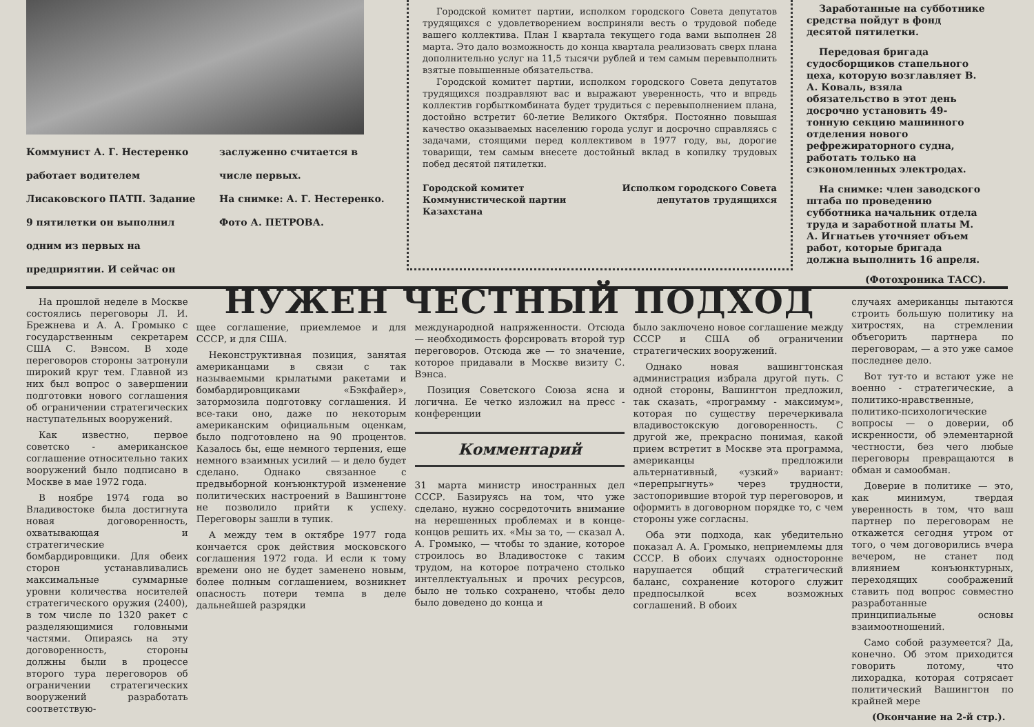Коммунист А. Г. Нестеренко работает водителем Лисаковского ПАТП. Задание 9 пятилетки он выполнил одним из первых на предприятии. И сейчас он
заслуженно считается в числе первых.
На снимке: А. Г. Нестеренко.
Фото А. ПЕТРОВА.
Городской комитет партии, исполком городского Совета депутатов трудящихся с удовлетворением восприняли весть о трудовой победе вашего коллектива. План I квартала текущего года вами выполнен 28 марта. Это дало возможность до конца квартала реализовать сверх плана дополнительно услуг на 11,5 тысячи рублей и тем самым перевыполнить взятые повышенные обязательства.
Городской комитет партии, исполком городского Совета депутатов трудящихся поздравляют вас и выражают уверенность, что и впредь коллектив горбыткомбината будет трудиться с перевыполнением плана, достойно встретит 60-летие Великого Октября. Постоянно повышая качество оказываемых населению города услуг и досрочно справляясь с задачами, стоящими перед коллективом в 1977 году, вы, дорогие товарищи, тем самым внесете достойный вклад в копилку трудовых побед десятой пятилетки.
Городской комитет Коммунистической партии Казахстана
Исполком городского Совета депутатов трудящихся
Заработанные на субботнике средства пойдут в фонд десятой пятилетки.
Передовая бригада судосборщиков стапельного цеха, которую возглавляет В. А. Коваль, взяла обязательство в этот день досрочно установить 49-тонную секцию машинного отделения нового рефрежираторного судна, работать только на сэкономленных электродах.
На снимке: член заводского штаба по проведению субботника начальник отдела труда и заработной платы М. А. Игнатьев уточняет объем работ, которые бригада должна выполнить 16 апреля.
(Фотохроника ТАСС).
На прошлой неделе в Москве состоялись переговоры Л. И. Брежнева и А. А. Громыко с государственным секретарем США С. Вэнсом. В ходе переговоров стороны затронули широкий круг тем. Главной из них был вопрос о завершении подготовки нового соглашения об ограничении стратегических наступательных вооружений.
Как известно, первое советско - американское соглашение относительно таких вооружений было подписано в Москве в мае 1972 года.
В ноябре 1974 года во Владивостоке была достигнута новая договоренность, охватывающая и стратегические бомбардировщики. Для обеих сторон устанавливались максимальные суммарные уровни количества носителей стратегического оружия (2400), в том числе по 1320 ракет с разделяющимися головными частями. Опираясь на эту договоренность, стороны должны были в процессе второго тура переговоров об ограничении стратегических вооружений разработать соответствую-
НУЖЕН ЧЕСТНЫЙ ПОДХОД
щее соглашение, приемлемое и для СССР, и для США.
Неконструктивная позиция, занятая американцами в связи с так называемыми крылатыми ракетами и бомбардировщиками «Бэкфайер», затормозила подготовку соглашения. И все-таки оно, даже по некоторым американским официальным оценкам, было подготовлено на 90 процентов. Казалось бы, еще немного терпения, еще немного взаимных усилий — и дело будет сделано. Однако связанное с предвыборной конъюнктурой изменение политических настроений в Вашингтоне не позволило прийти к успеху. Переговоры зашли в тупик.
А между тем в октябре 1977 года кончается срок действия московского соглашения 1972 года. И если к тому времени оно не будет заменено новым, более полным соглашением, возникнет опасность потери темпа в деле дальнейшей разрядки
международной напряженности. Отсюда — необходимость форсировать второй тур переговоров. Отсюда же — то значение, которое придавали в Москве визиту С. Вэнса.
Позиция Советского Союза ясна и логична. Ее четко изложил на пресс - конференции
Комментарий
31 марта министр иностранных дел СССР. Базируясь на том, что уже сделано, нужно сосредоточить внимание на нерешенных проблемах и в конце-концов решить их. «Мы за то, — сказал А. А. Громыко, — чтобы то здание, которое строилось во Владивостоке с таким трудом, на которое потрачено столько интеллектуальных и прочих ресурсов, было не только сохранено, чтобы дело было доведено до конца и
было заключено новое соглашение между СССР и США об ограничении стратегических вооружений.
Однако новая вашингтонская администрация избрала другой путь. С одной стороны, Вашингтон предложил, так сказать, «программу - максимум», которая по существу перечеркивала владивостокскую договоренность. С другой же, прекрасно понимая, какой прием встретит в Москве эта программа, американцы предложили альтернативный, «узкий» вариант: «перепрыгнуть» через трудности, застопорившие второй тур переговоров, и оформить в договорном порядке то, с чем стороны уже согласны.
Оба эти подхода, как убедительно показал А. А. Громыко, неприемлемы для СССР. В обоих случаях односторонне нарушается общий стратегический баланс, сохранение которого служит предпосылкой всех возможных соглашений. В обоих
случаях американцы пытаются строить большую политику на хитростях, на стремлении объегорить партнера по переговорам, — а это уже самое последнее дело.
Вот тут-то и встают уже не военно - стратегические, а политико-нравственные, политико-психологические вопросы — о доверии, об искренности, об элементарной честности, без чего любые переговоры превращаются в обман и самообман.
Доверие в политике — это, как минимум, твердая уверенность в том, что ваш партнер по переговорам не откажется сегодня утром от того, о чем договорились вчера вечером, не станет под влиянием конъюнктурных, переходящих соображений ставить под вопрос совместно разработанные принципиальные основы взаимоотношений.
Само собой разумеется? Да, конечно. Об этом приходится говорить потому, что лихорадка, которая сотрясает политический Вашингтон по крайней мере
(Окончание на 2-й стр.).